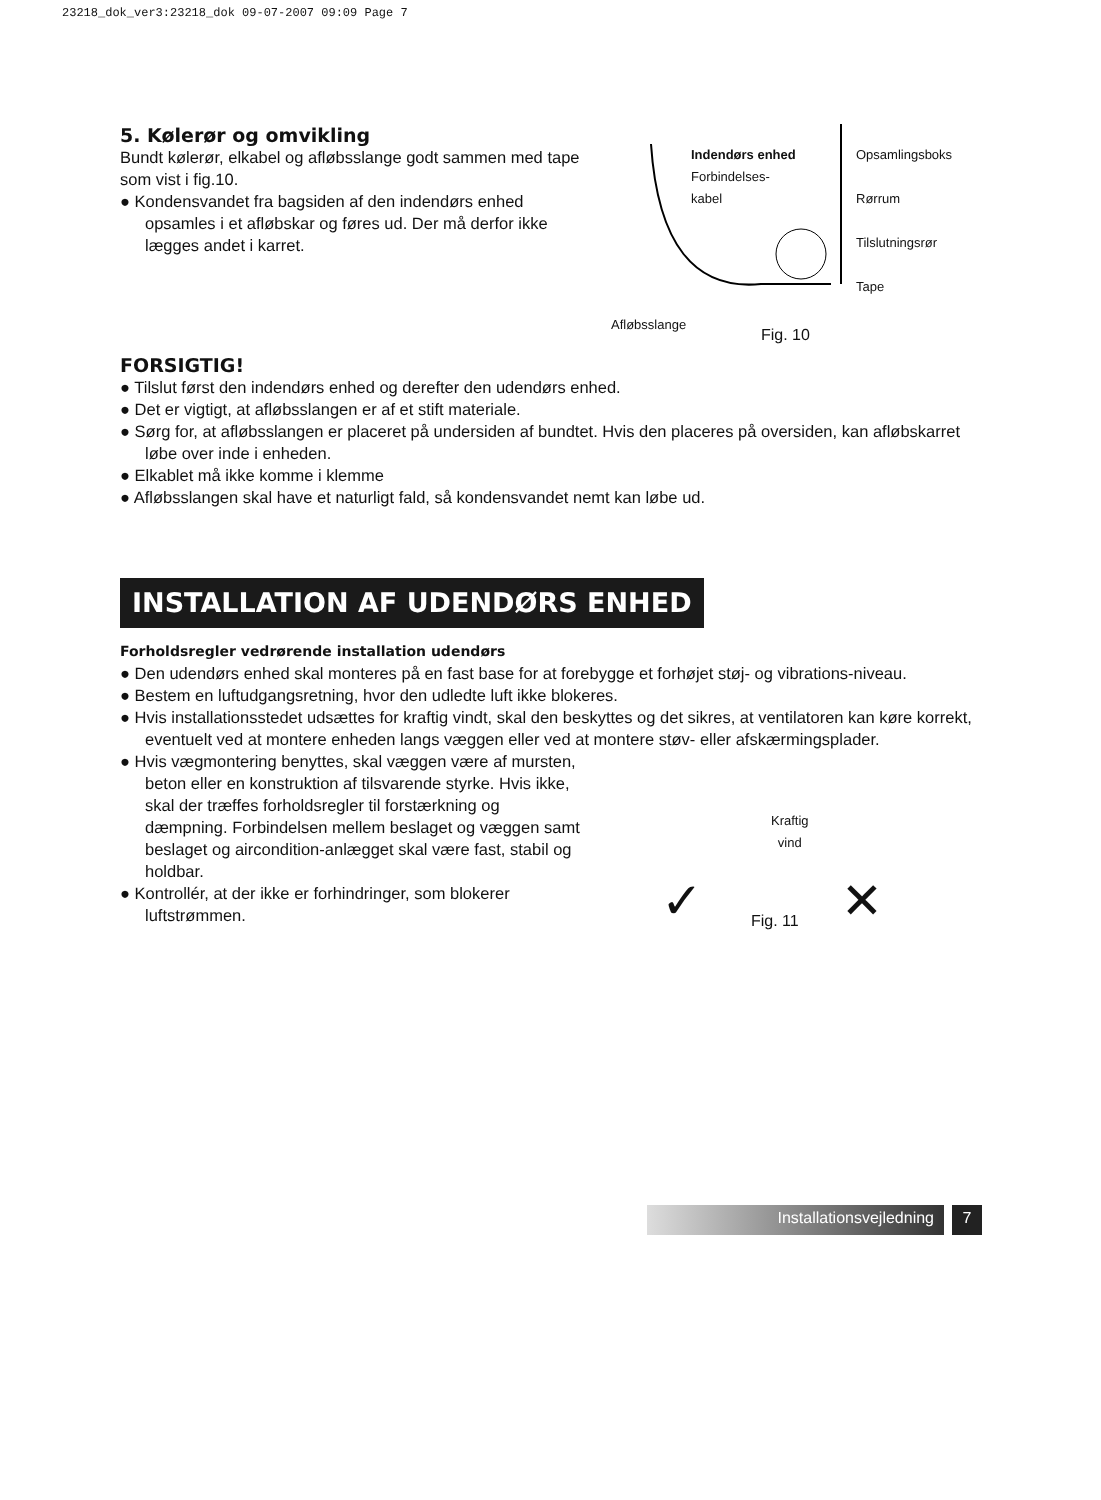23218_dok_ver3:23218_dok 09-07-2007 09:09 Page 7
5. Kølerør og omvikling
Bundt kølerør, elkabel og afløbsslange godt sammen med tape som vist i fig.10.
● Kondensvandet fra bagsiden af den indendørs enhed opsamles i et afløbskar og føres ud. Der må derfor ikke lægges andet i karret.
Indendørs enhed
Forbindelses-
kabel
Opsamlingsboks
Rørrum
Tilslutningsrør
Tape
Afløbsslange
Fig. 10
FORSIGTIG!
● Tilslut først den indendørs enhed og derefter den udendørs enhed.
● Det er vigtigt, at afløbsslangen er af et stift materiale.
● Sørg for, at afløbsslangen er placeret på undersiden af bundtet. Hvis den placeres på oversiden, kan afløbskarret løbe over inde i enheden.
● Elkablet må ikke komme i klemme
● Afløbsslangen skal have et naturligt fald, så kondensvandet nemt kan løbe ud.
INSTALLATION AF UDENDØRS ENHED
Forholdsregler vedrørende installation udendørs
● Den udendørs enhed skal monteres på en fast base for at forebygge et forhøjet støj- og vibrations-niveau.
● Bestem en luftudgangsretning, hvor den udledte luft ikke blokeres.
● Hvis installationsstedet udsættes for kraftig vindt, skal den beskyttes og det sikres, at ventilatoren kan køre korrekt, eventuelt ved at montere enheden langs væggen eller ved at montere støv- eller afskærmingsplader.
● Hvis vægmontering benyttes, skal væggen være af mursten, beton eller en konstruktion af tilsvarende styrke. Hvis ikke, skal der træffes forholdsregler til forstærkning og dæmpning. Forbindelsen mellem beslaget og væggen samt beslaget og aircondition-anlægget skal være fast, stabil og holdbar.
● Kontrollér, at der ikke er forhindringer, som blokerer luftstrømmen.
Kraftig
vind
✓ Fig. 11 ✕
Installationsvejledning 7